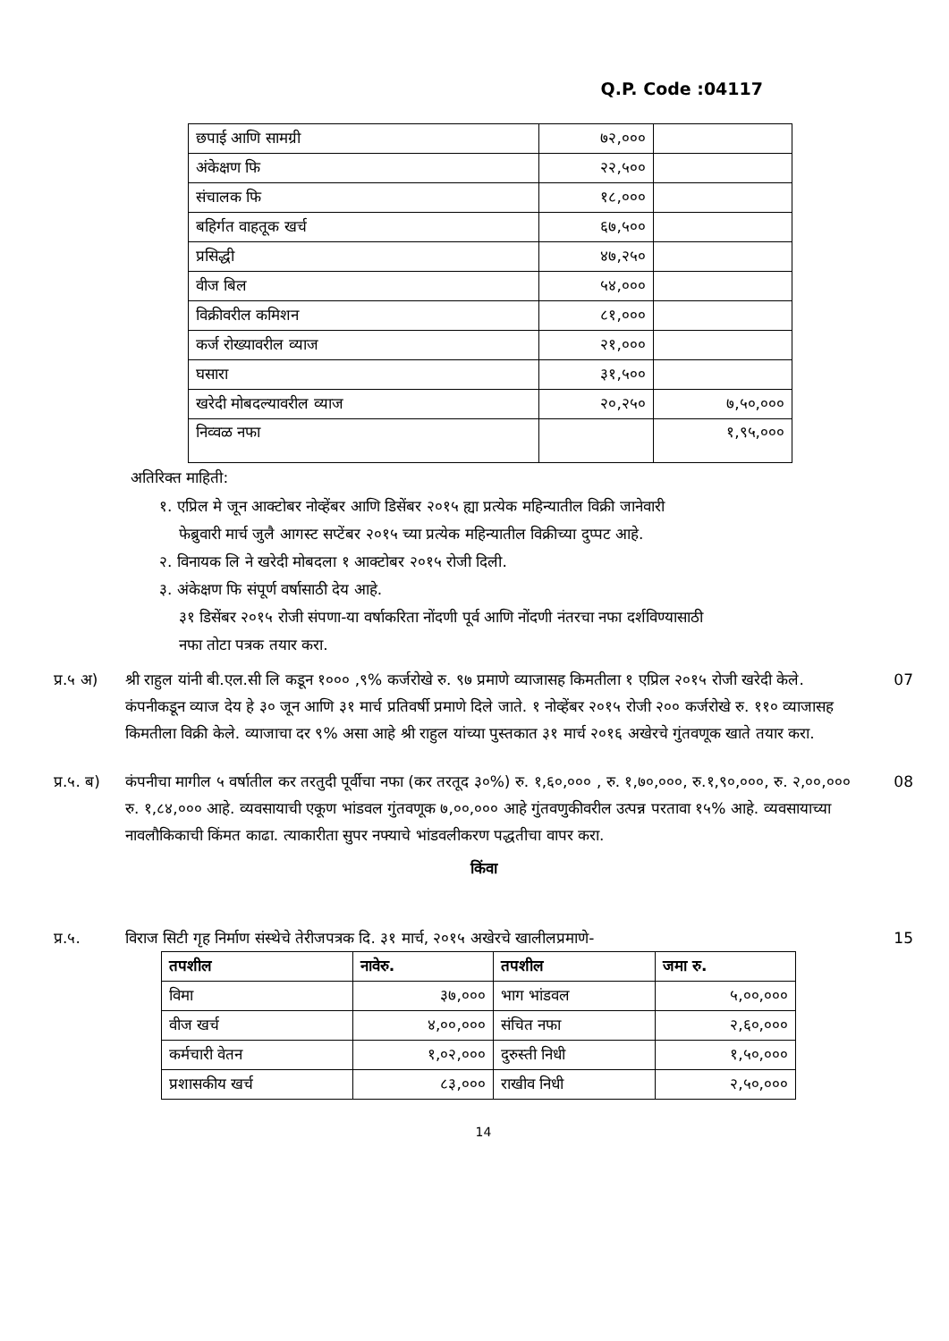Q.P. Code :04117
| छपाई आणि सामग्री | ७२,००० | |
| अंकेक्षण फि | २२,५०० | |
| संचालक फि | १८,००० | |
| बहिर्गत वाहतूक खर्च | ६७,५०० | |
| प्रसिद्धी | ४७,२५० | |
| वीज बिल | ५४,००० | |
| विक्रीवरील कमिशन | ८१,००० | |
| कर्ज रोख्यावरील व्याज | २१,००० | |
| घसारा | ३१,५०० | |
| खरेदी मोबदल्यावरील व्याज | २०,२५० | ७,५०,००० |
| निव्वळ नफा | | १,९५,००० |
अतिरिक्त माहिती:
१. एप्रिल मे जून आक्टोबर नोव्हेंबर आणि डिसेंबर २०१५ ह्या प्रत्येक महिन्यातील विक्री जानेवारी
फेब्रुवारी मार्च जुलै आगस्ट सप्टेंबर २०१५ च्या प्रत्येक महिन्यातील विक्रीच्या दुप्पट आहे.
२. विनायक लि ने खरेदी मोबदला १ आक्टोबर २०१५ रोजी दिली.
३. अंकेक्षण फि संपूर्ण वर्षासाठी देय आहे.
३१ डिसेंबर २०१५ रोजी संपणा-या वर्षाकरिता नोंदणी पूर्व आणि नोंदणी नंतरचा नफा दर्शविण्यासाठी
नफा तोटा पत्रक तयार करा.
प्र.५ अ)
श्री राहुल यांनी बी.एल.सी लि कडून १००० ,९% कर्जरोखे रु. ९७ प्रमाणे व्याजासह किमतीला १ एप्रिल २०१५ रोजी खरेदी केले. कंपनीकडून व्याज देय हे ३० जून आणि ३१ मार्च प्रतिवर्षी प्रमाणे दिले जाते. १ नोव्हेंबर २०१५ रोजी २०० कर्जरोखे रु. ११० व्याजासह किमतीला विक्री केले. व्याजाचा दर ९% असा आहे श्री राहुल यांच्या पुस्तकात ३१ मार्च २०१६ अखेरचे गुंतवणूक खाते तयार करा.
07
प्र.५. ब)
कंपनीचा मागील ५ वर्षातील कर तरतुदी पूर्वीचा नफा (कर तरतूद ३०%) रु. १,६०,००० , रु. १,७०,०००, रु.१,९०,०००, रु. २,००,००० रु. १,८४,००० आहे. व्यवसायाची एकूण भांडवल गुंतवणूक ७,००,००० आहे गुंतवणुकीवरील उत्पन्न परतावा १५% आहे. व्यवसायाच्या नावलौकिकाची किंमत काढा. त्याकारीता सुपर नफ्याचे भांडवलीकरण पद्धतीचा वापर करा.
08
किंवा
प्र.५. विराज सिटी गृह निर्माण संस्थेचे तेरीजपत्रक दि. ३१ मार्च, २०१५ अखेरचे खालीलप्रमाणे-
15
| तपशील | नावेरु. | तपशील | जमा रु. |
| --- | --- | --- | --- |
| विमा | ३७,००० | भाग भांडवल | ५,००,००० |
| वीज खर्च | ४,००,००० | संचित नफा | २,६०,००० |
| कर्मचारी वेतन | १,०२,००० | दुरुस्ती निधी | १,५०,००० |
| प्रशासकीय खर्च | ८३,००० | राखीव निधी | २,५०,००० |
14